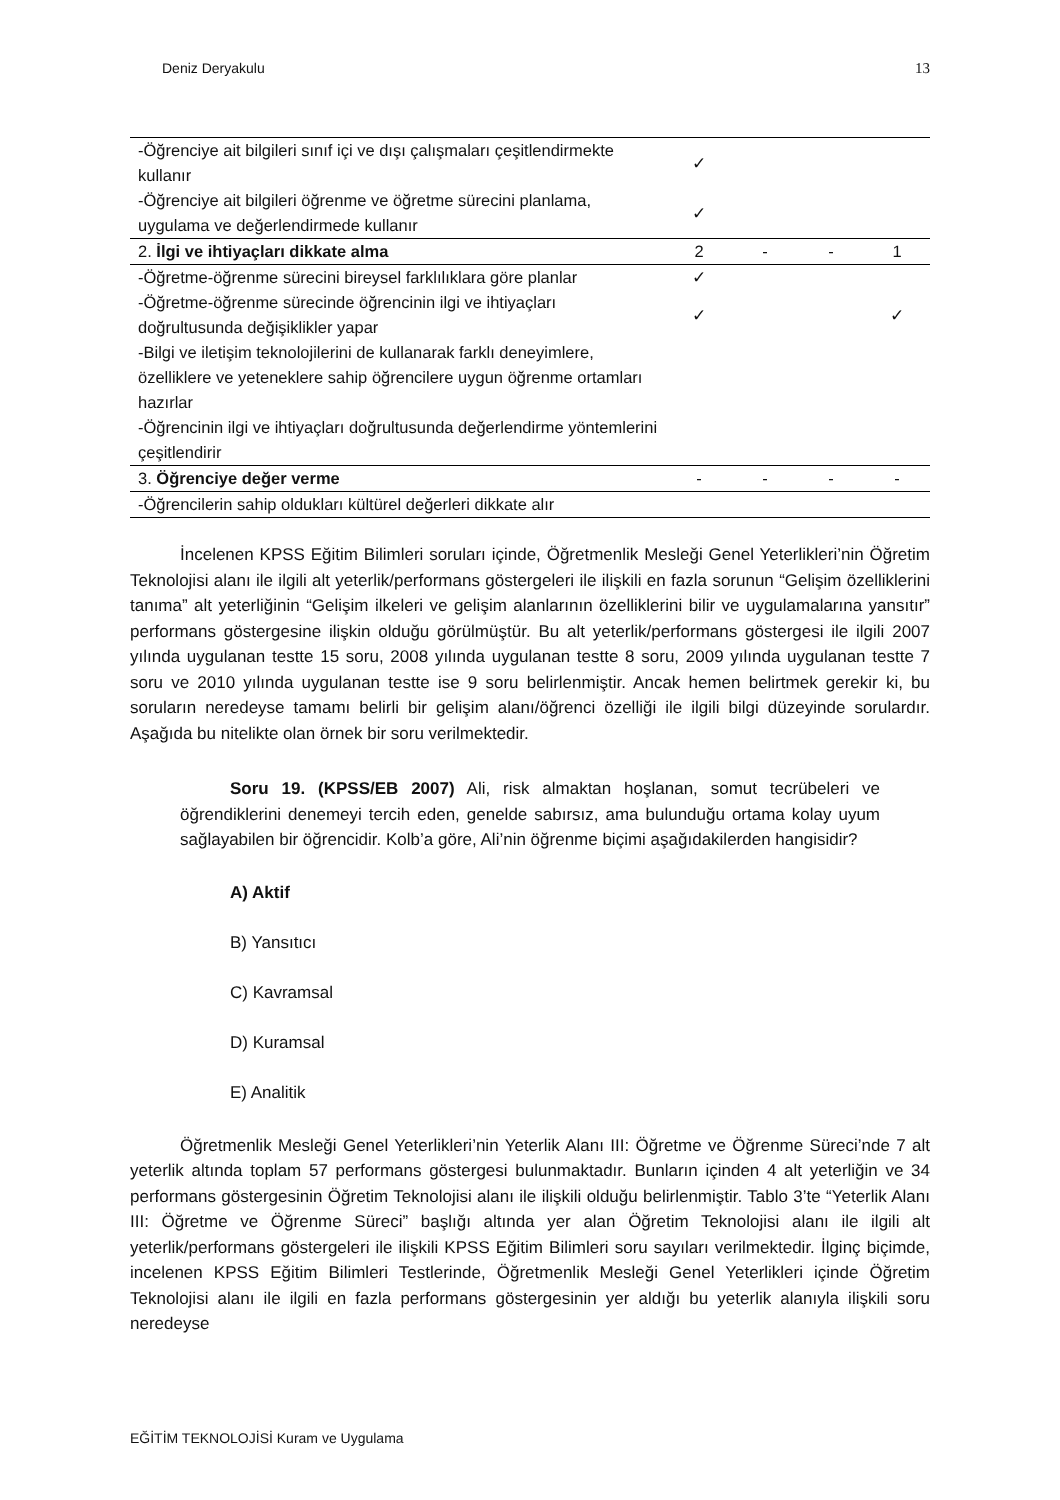Deniz Deryakulu 13
| -Öğrenciye ait bilgileri sınıf içi ve dışı çalışmaları çeşitlendirmekte kullanır | ✓ | | | |
| -Öğrenciye ait bilgileri öğrenme ve öğretme sürecini planlama, uygulama ve değerlendirmede kullanır | ✓ | | | |
| 2. İlgi ve ihtiyaçları dikkate alma | 2 | - | - | 1 |
| -Öğretme-öğrenme sürecini bireysel farklılıklara göre planlar | ✓ | | | |
| -Öğretme-öğrenme sürecinde öğrencinin ilgi ve ihtiyaçları doğrultusunda değişiklikler yapar | ✓ | | | ✓ |
| -Bilgi ve iletişim teknolojilerini de kullanarak farklı deneyimlere, özelliklere ve yeteneklere sahip öğrencilere uygun öğrenme ortamları hazırlar | | | | |
| -Öğrencinin ilgi ve ihtiyaçları doğrultusunda değerlendirme yöntemlerini çeşitlendirir | | | | |
| 3. Öğrenciye değer verme | - | - | - | - |
| -Öğrencilerin sahip oldukları kültürel değerleri dikkate alır | | | | |
İncelenen KPSS Eğitim Bilimleri soruları içinde, Öğretmenlik Mesleği Genel Yeterlikleri’nin Öğretim Teknolojisi alanı ile ilgili alt yeterlik/performans göstergeleri ile ilişkili en fazla sorunun “Gelişim özelliklerini tanıma” alt yeterliğinin “Gelişim ilkeleri ve gelişim alanlarının özelliklerini bilir ve uygulamalarına yansıtır” performans göstergesine ilişkin olduğu görülmüştür. Bu alt yeterlik/performans göstergesi ile ilgili 2007 yılında uygulanan testte 15 soru, 2008 yılında uygulanan testte 8 soru, 2009 yılında uygulanan testte 7 soru ve 2010 yılında uygulanan testte ise 9 soru belirlenmiştir. Ancak hemen belirtmek gerekir ki, bu soruların neredeyse tamamı belirli bir gelişim alanı/öğrenci özelliği ile ilgili bilgi düzeyinde sorulardır. Aşağıda bu nitelikte olan örnek bir soru verilmektedir.
Soru 19. (KPSS/EB 2007) Ali, risk almaktan hoşlanan, somut tecrübeleri ve öğrendiklerini denemeyi tercih eden, genelde sabırsız, ama bulunduğu ortama kolay uyum sağlayabilen bir öğrencidir. Kolb’a göre, Ali’nin öğrenme biçimi aşağıdakilerden hangisidir?
A) Aktif
B) Yansıtıcı
C) Kavramsal
D) Kuramsal
E) Analitik
Öğretmenlik Mesleği Genel Yeterlikleri’nin Yeterlik Alanı III: Öğretme ve Öğrenme Süreci’nde 7 alt yeterlik altında toplam 57 performans göstergesi bulunmaktadır. Bunların içinden 4 alt yeterliğin ve 34 performans göstergesinin Öğretim Teknolojisi alanı ile ilişkili olduğu belirlenmiştir. Tablo 3’te “Yeterlik Alanı III: Öğretme ve Öğrenme Süreci” başlığı altında yer alan Öğretim Teknolojisi alanı ile ilgili alt yeterlik/performans göstergeleri ile ilişkili KPSS Eğitim Bilimleri soru sayıları verilmektedir. İlginç biçimde, incelenen KPSS Eğitim Bilimleri Testlerinde, Öğretmenlik Mesleği Genel Yeterlikleri içinde Öğretim Teknolojisi alanı ile ilgili en fazla performans göstergesinin yer aldığı bu yeterlik alanıyla ilişkili soru neredeyse
EĞİTİM TEKNOLOJİSİ Kuram ve Uygulama